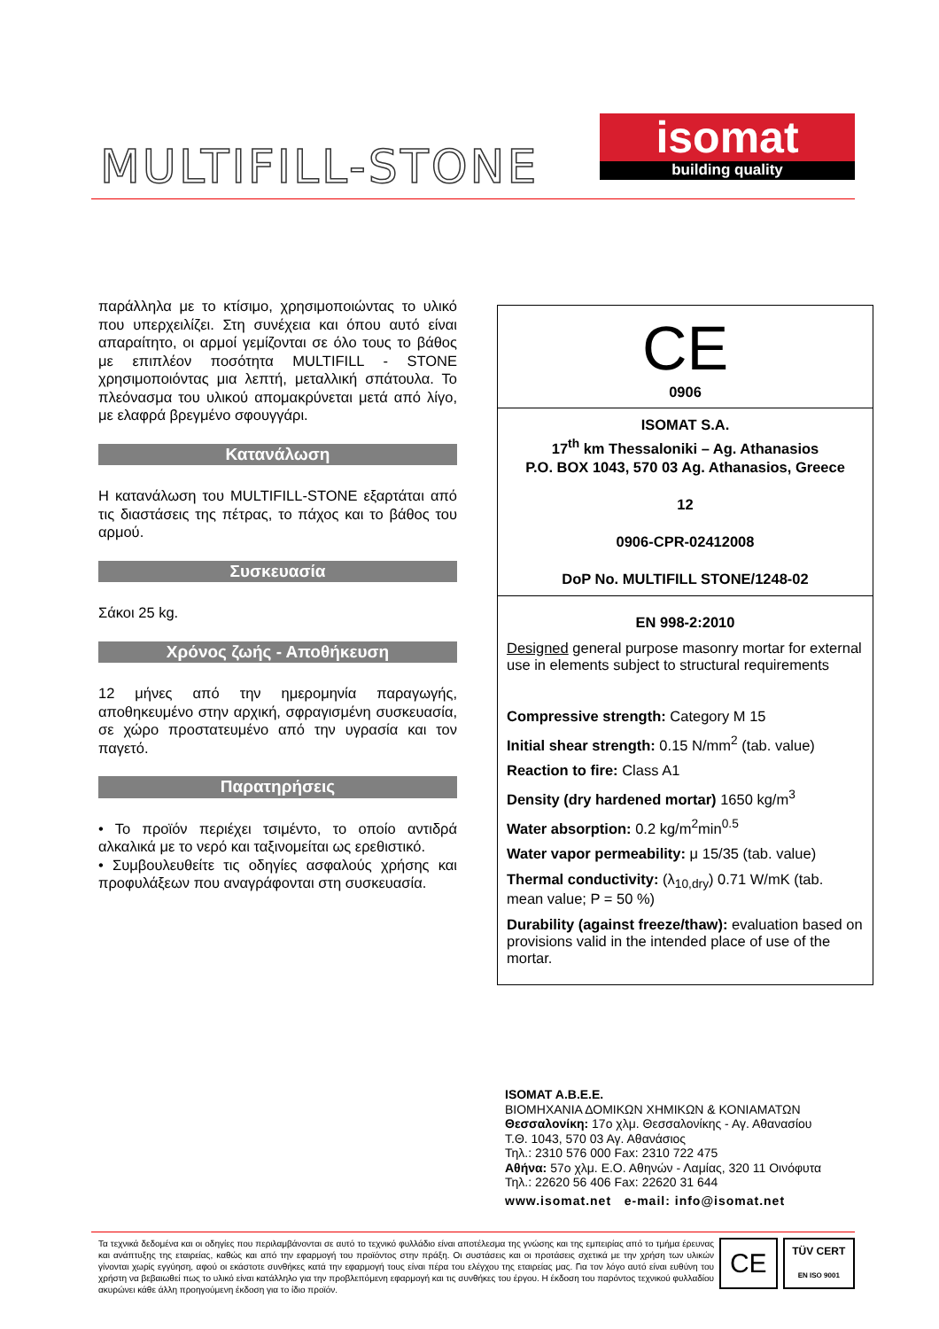MULTIFILL-STONE
isomat
building quality
παράλληλα με το κτίσιμο, χρησιμοποιώντας το υλικό που υπερχειλίζει. Στη συνέχεια και όπου αυτό είναι απαραίτητο, οι αρμοί γεμίζονται σε όλο τους το βάθος με επιπλέον ποσότητα MULTIFILL - STONE χρησιμοποιόντας μια λεπτή, μεταλλική σπάτουλα. Το πλεόνασμα του υλικού απομακρύνεται μετά από λίγο, με ελαφρά βρεγμένο σφουγγάρι.
Κατανάλωση
Η κατανάλωση του MULTIFILL-STONE εξαρτάται από τις διαστάσεις της πέτρας, το πάχος και το βάθος του αρμού.
Συσκευασία
Σάκοι 25 kg.
Χρόνος ζωής - Αποθήκευση
12 μήνες από την ημερομηνία παραγωγής, αποθηκευμένο στην αρχική, σφραγισμένη συσκευασία, σε χώρο προστατευμένο από την υγρασία και τον παγετό.
Παρατηρήσεις
• Το προϊόν περιέχει τσιμέντο, το οποίο αντιδρά αλκαλικά με το νερό και ταξινομείται ως ερεθιστικό.
• Συμβουλευθείτε τις οδηγίες ασφαλούς χρήσης και προφυλάξεων που αναγράφονται στη συσκευασία.
CE
0906
ISOMAT S.A.
17<sup>th</sup> km Thessaloniki – Ag. Athanasios
P.O. BOX 1043, 570 03 Ag. Athanasios, Greece
12
0906-CPR-02412008
DoP No. MULTIFILL STONE/1248-02
EN 998-2:2010
Designed general purpose masonry mortar for external use in elements subject to structural requirements
Compressive strength: Category M 15
Initial shear strength: 0.15 N/mm<sup>2</sup> (tab. value)
Reaction to fire: Class A1
Density (dry hardened mortar) 1650 kg/m<sup>3</sup>
Water absorption: 0.2 kg/m<sup>2</sup>min<sup>0.5</sup>
Water vapor permeability: μ 15/35 (tab. value)
Thermal conductivity: (λ<sub>10,dry</sub>) 0.71 W/mK (tab. mean value; P = 50 %)
Durability (against freeze/thaw): evaluation based on provisions valid in the intended place of use of the mortar.
ISOMAT A.B.E.E.
ΒΙΟΜΗΧΑΝΙΑ ΔΟΜΙΚΩΝ ΧΗΜΙΚΩΝ & ΚΟΝΙΑΜΑΤΩΝ
Θεσσαλονίκη: 17ο χλμ. Θεσσαλονίκης - Αγ. Αθανασίου
Τ.Θ. 1043, 570 03 Αγ. Αθανάσιος
Τηλ.: 2310 576 000 Fax: 2310 722 475
Αθήνα: 57ο χλμ. Ε.Ο. Αθηνών - Λαμίας, 320 11 Οινόφυτα
Τηλ.: 22620 56 406 Fax: 22620 31 644
www.isomat.net e-mail: info@isomat.net
Τα τεχνικά δεδομένα και οι οδηγίες που περιλαμβάνονται σε αυτό το τεχνικό φυλλάδιο είναι αποτέλεσμα της γνώσης και της εμπειρίας από το τμήμα έρευνας και ανάπτυξης της εταιρείας, καθώς και από την εφαρμογή του προϊόντος στην πράξη. Οι συστάσεις και οι προτάσεις σχετικά με την χρήση των υλικών γίνονται χωρίς εγγύηση, αφού οι εκάστοτε συνθήκες κατά την εφαρμογή τους είναι πέρα του ελέγχου της εταιρείας μας. Για τον λόγο αυτό είναι ευθύνη του χρήστη να βεβαιωθεί πως το υλικό είναι κατάλληλο για την προβλεπόμενη εφαρμογή και τις συνθήκες του έργου. Η έκδοση του παρόντος τεχνικού φυλλαδίου ακυρώνει κάθε άλλη προηγούμενη έκδοση για το ίδιο προϊόν.
CE
TÜV CERT
EN ISO 9001